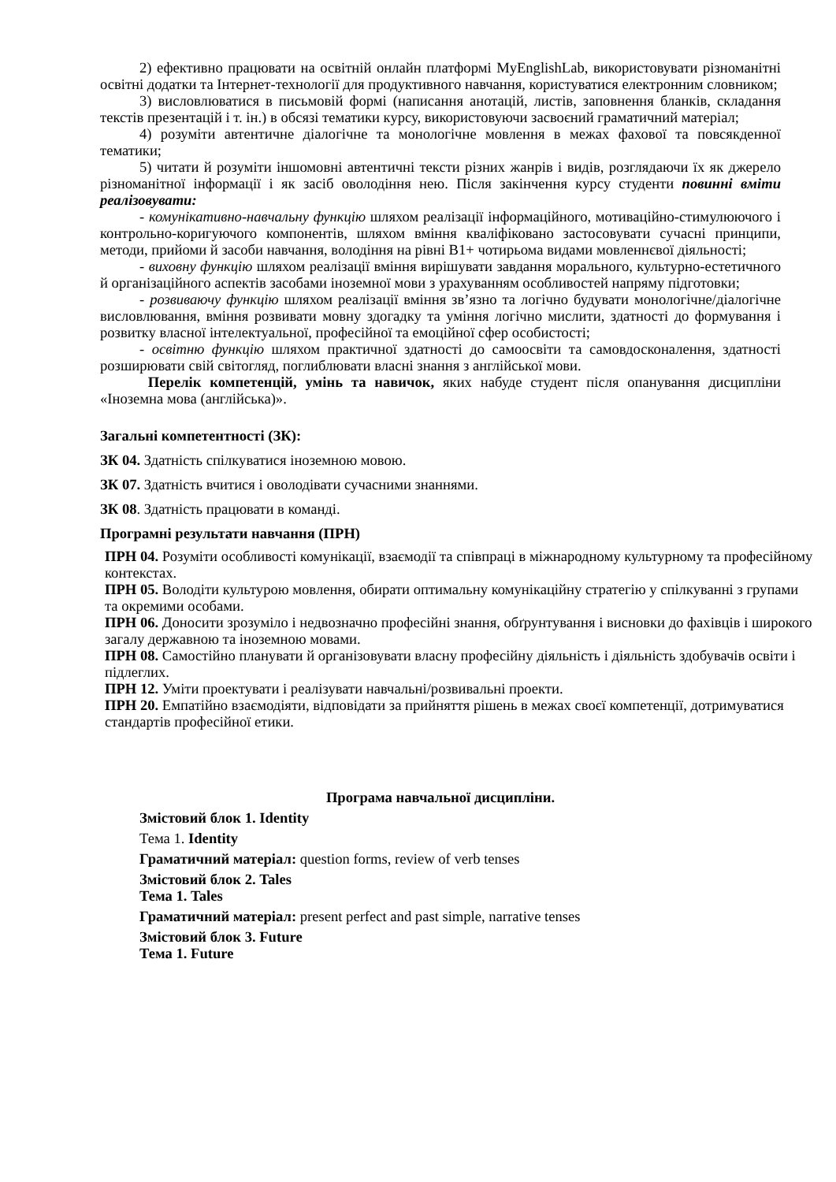2) ефективно працювати на освітній онлайн платформі MyEnglishLab, використовувати різноманітні освітні додатки та Інтернет-технології для продуктивного навчання, користуватися електронним словником;
3) висловлюватися в письмовій формі (написання анотацій, листів, заповнення бланків, складання текстів презентацій і т. ін.) в обсязі тематики курсу, використовуючи засвоєний граматичний матеріал;
4) розуміти автентичне діалогічне та монологічне мовлення в межах фахової та повсякденної тематики;
5) читати й розуміти іншомовні автентичні тексти різних жанрів і видів, розглядаючи їх як джерело різноманітної інформації і як засіб оволодіння нею. Після закінчення курсу студенти повинні вміти реалізовувати:
- комунікативно-навчальну функцію шляхом реалізації інформаційного, мотиваційно-стимулюючого і контрольно-коригуючого компонентів, шляхом вміння кваліфіковано застосовувати сучасні принципи, методи, прийоми й засоби навчання, володіння на рівні В1+ чотирьома видами мовленнєвої діяльності;
- виховну функцію шляхом реалізації вміння вирішувати завдання морального, культурно-естетичного й організаційного аспектів засобами іноземної мови з урахуванням особливостей напряму підготовки;
- розвиваючу функцію шляхом реалізації вміння зв’язно та логічно будувати монологічне/діалогічне висловлювання, вміння розвивати мовну здогадку та уміння логічно мислити, здатності до формування і розвитку власної інтелектуальної, професійної та емоційної сфер особистості;
- освітню функцію шляхом практичної здатності до самоосвіти та самовдосконалення, здатності розширювати свій світогляд, поглиблювати власні знання з англійської мови.
Перелік компетенцій, умінь та навичок, яких набуде студент після опанування дисципліни «Іноземна мова (англійська)».
Загальні компетентності (ЗК):
ЗК 04. Здатність спілкуватися іноземною мовою.
ЗК 07. Здатність вчитися і оволодівати сучасними знаннями.
ЗК 08. Здатність працювати в команді.
Програмні результати навчання (ПРН)
ПРН 04. Розуміти особливості комунікації, взаємодії та співпраці в міжнародному культурному та професійному контекстах.
ПРН 05. Володіти культурою мовлення, обирати оптимальну комунікаційну стратегію у спілкуванні з групами та окремими особами.
ПРН 06. Доносити зрозуміло і недвозначно професійні знання, обґрунтування і висновки до фахівців і широкого загалу державною та іноземною мовами.
ПРН 08. Самостійно планувати й організовувати власну професійну діяльність і діяльність здобувачів освіти і підлеглих.
ПРН 12. Уміти проектувати і реалізувати навчальні/розвивальні проекти.
ПРН 20. Емпатійно взаємодіяти, відповідати за прийняття рішень в межах своєї компетенції, дотримуватися стандартів професійної етики.
Програма навчальної дисципліни.
Змістовий блок 1. Identity
Тема 1. Identity
Граматичний матеріал: question forms, review of verb tenses
Змістовий блок 2. Tales
Тема 1. Tales
Граматичний матеріал: present perfect and past simple, narrative tenses
Змістовий блок 3. Future
Тема 1. Future